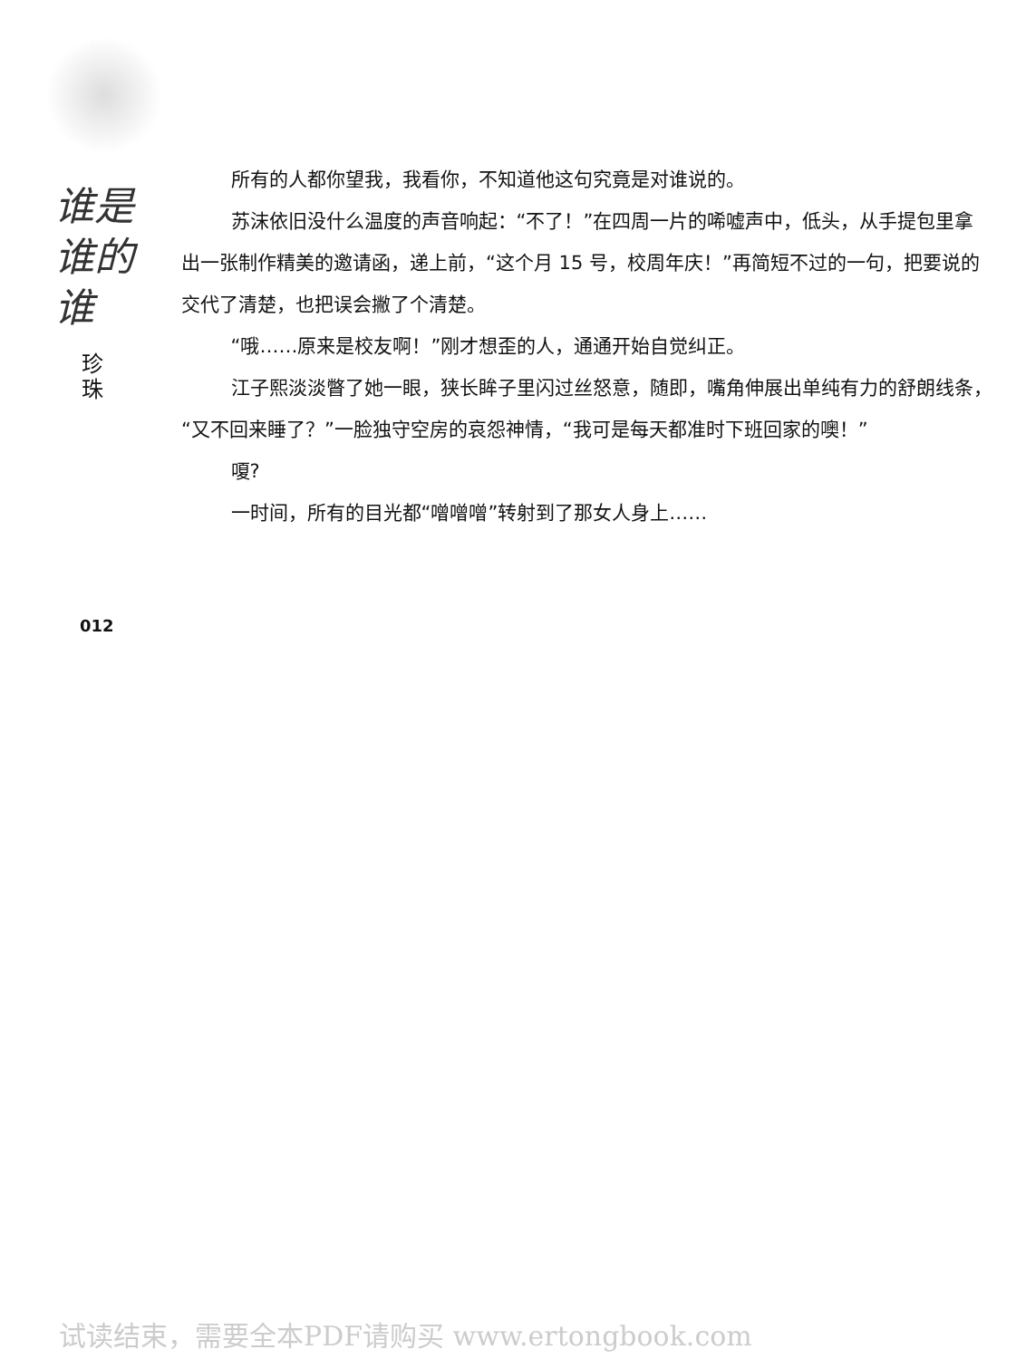谁是
谁的谁
珍珠
所有的人都你望我，我看你，不知道他这句究竟是对谁说的。
苏沫依旧没什么温度的声音响起：“不了！”在四周一片的唏嘘声中，低头，从手提包里拿出一张制作精美的邀请函，递上前，“这个月 15 号，校周年庆！”再简短不过的一句，把要说的交代了清楚，也把误会撇了个清楚。
“哦……原来是校友啊！”刚才想歪的人，通通开始自觉纠正。
江子熙淡淡瞥了她一眼，狭长眸子里闪过丝怒意，随即，嘴角伸展出单纯有力的舒朗线条，“又不回来睡了？”一脸独守空房的哀怨神情，“我可是每天都准时下班回家的噢！”
嗄?
一时间，所有的目光都“噌噌噌”转射到了那女人身上……
012
试读结束，需要全本PDF请购买 www.ertongbook.com